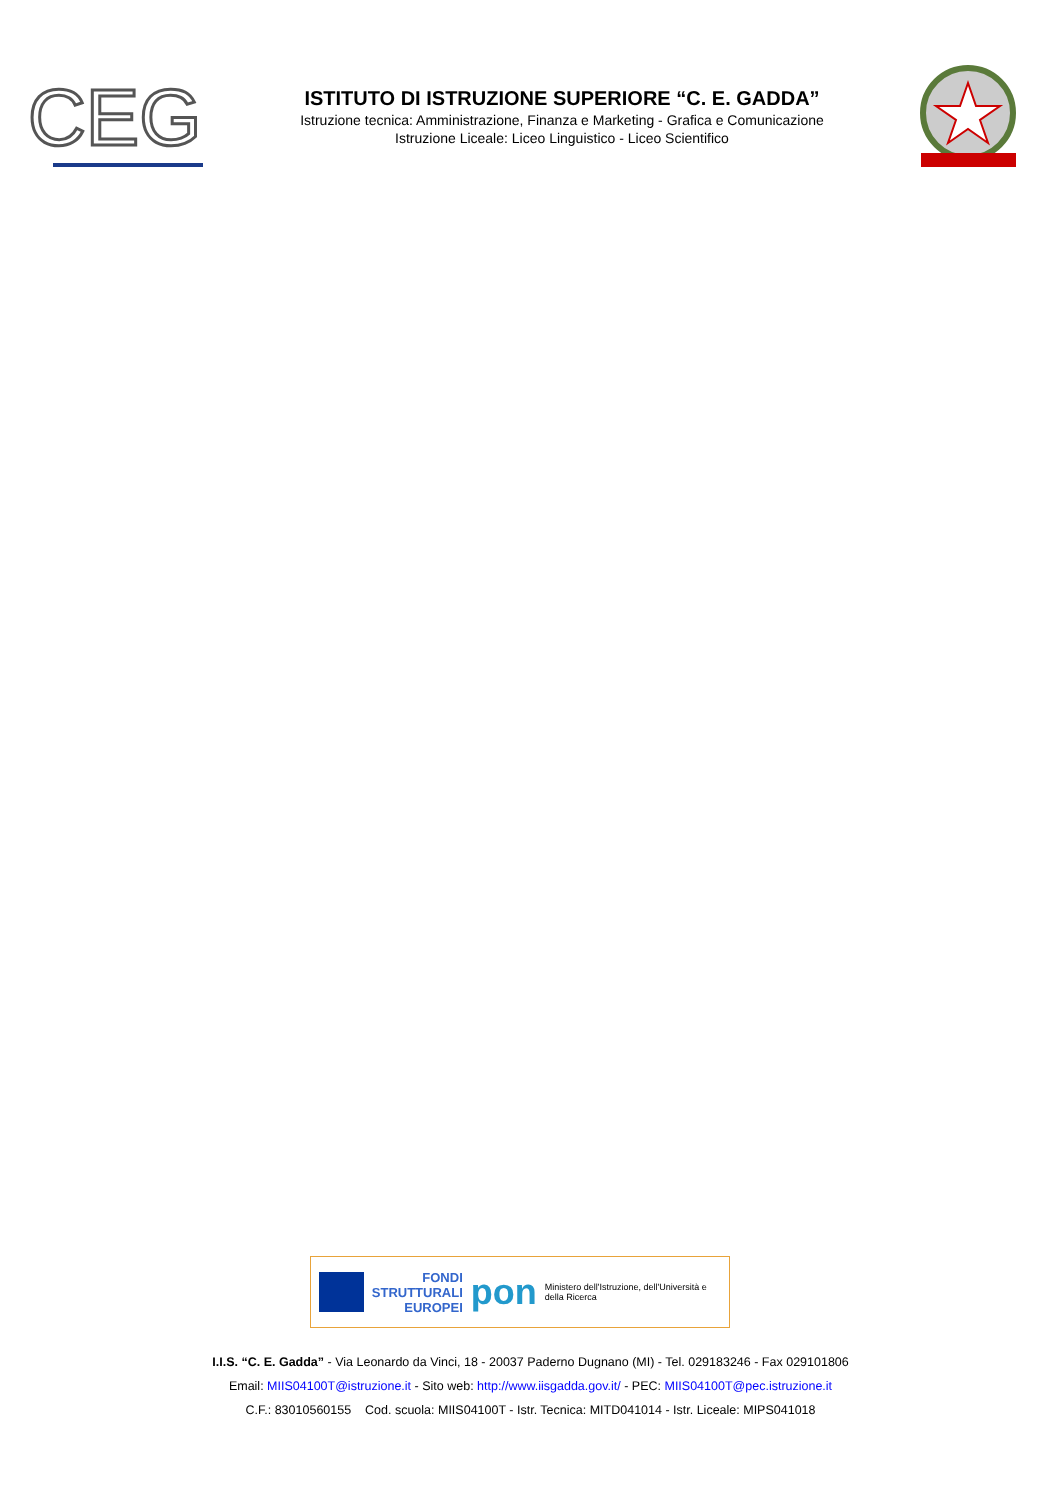CEG
ISTITUTO DI ISTRUZIONE SUPERIORE “C. E. GADDA”
Istruzione tecnica: Amministrazione, Finanza e Marketing - Grafica e Comunicazione
Istruzione Liceale: Liceo Linguistico - Liceo Scientifico
FONDI
STRUTTURALI
EUROPEI
pon
Ministero dell'Istruzione, dell'Università e della Ricerca
I.I.S. “C. E. Gadda” - Via Leonardo da Vinci, 18 - 20037 Paderno Dugnano (MI) - Tel. 029183246 - Fax 029101806
Email: MIIS04100T@istruzione.it - Sito web: http://www.iisgadda.gov.it/ - PEC: MIIS04100T@pec.istruzione.it
C.F.: 83010560155 Cod. scuola: MIIS04100T - Istr. Tecnica: MITD041014 - Istr. Liceale: MIPS041018